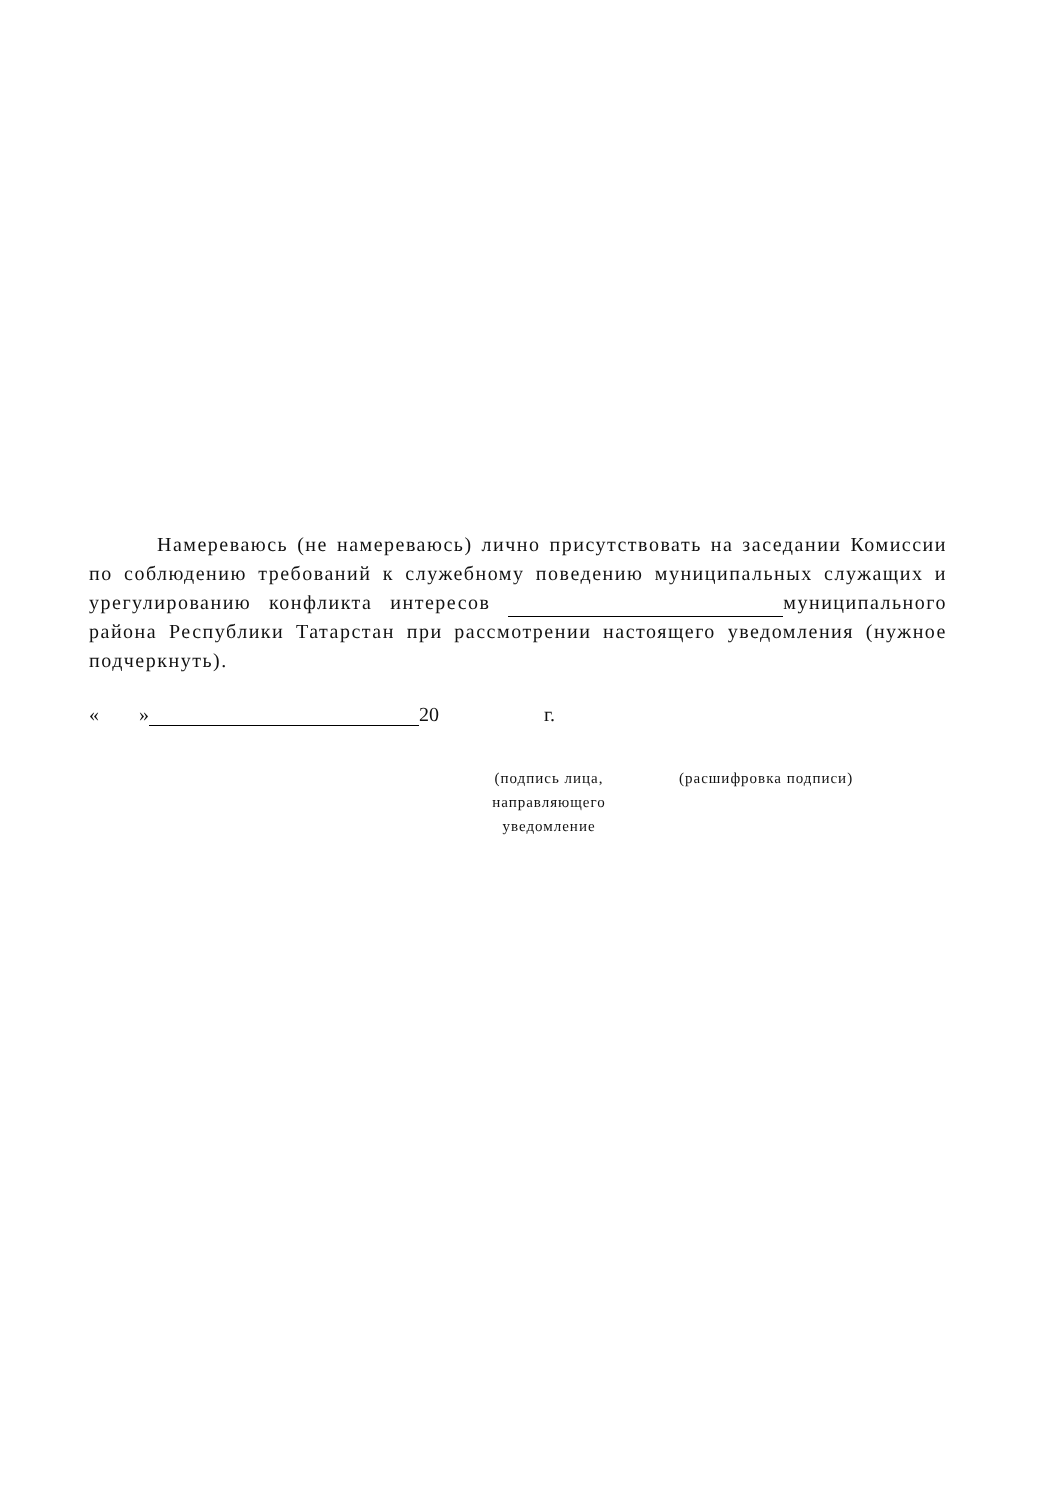Намереваюсь (не намереваюсь) лично присутствовать на заседании Комиссии по соблюдению требований к служебному поведению муниципальных служащих и урегулированию конфликта интересов муниципального района Республики Татарстан при рассмотрении настоящего уведомления (нужное подчеркнуть).
« » 20 г.
(подпись лица,
направляющего
уведомление
(расшифровка подписи)